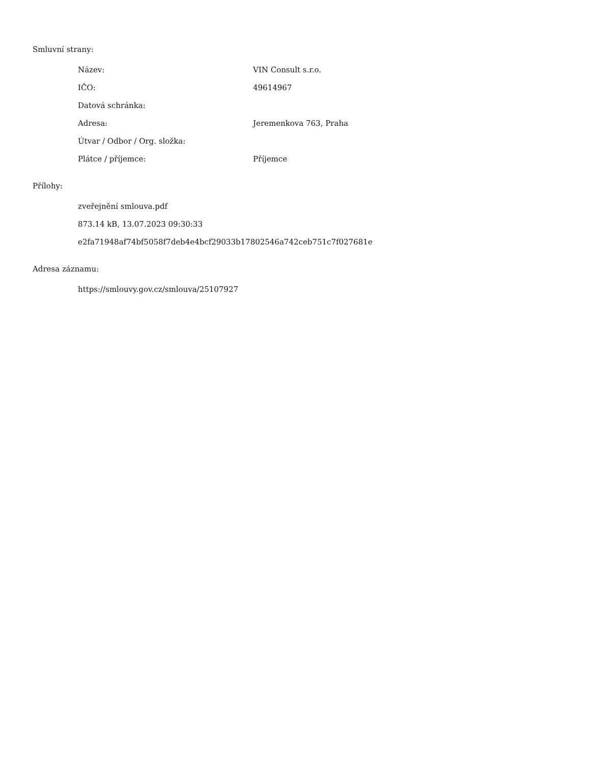Smluvní strany:
| Název: | VIN Consult s.r.o. |
| IČO: | 49614967 |
| Datová schránka: | |
| Adresa: | Jeremenkova 763, Praha |
| Útvar / Odbor / Org. složka: | |
| Plátce / příjemce: | Příjemce |
Přílohy:
zveřejnění smlouva.pdf
873.14 kB, 13.07.2023 09:30:33
e2fa71948af74bf5058f7deb4e4bcf29033b17802546a742ceb751c7f027681e
Adresa záznamu:
https://smlouvy.gov.cz/smlouva/25107927